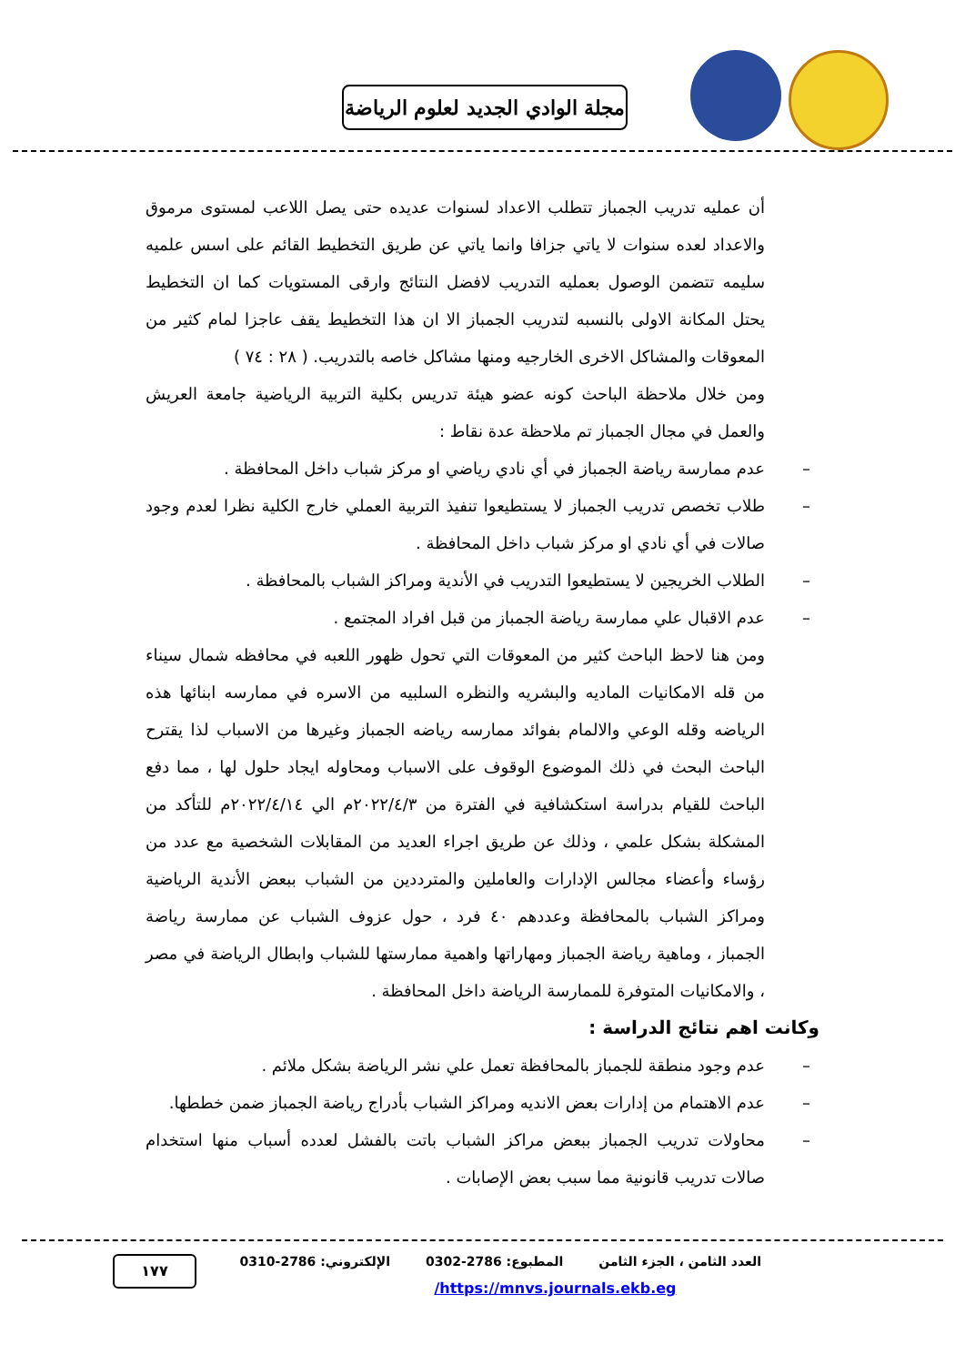مجلة الوادي الجديد لعلوم الرياضة
أن عمليه تدريب الجمباز تتطلب الاعداد لسنوات عديده حتى يصل اللاعب لمستوى مرموق والاعداد لعده سنوات لا ياتي جزافا وانما ياتي عن طريق التخطيط القائم على اسس علميه سليمه تتضمن الوصول بعمليه التدريب لافضل النتائج وارقى المستويات كما ان التخطيط يحتل المكانة الاولى بالنسبه لتدريب الجمباز الا ان هذا التخطيط يقف عاجزا لمام كثير من المعوقات والمشاكل الاخرى الخارجيه ومنها مشاكل خاصه بالتدريب. ( ٢٨ : ٧٤ )
ومن خلال ملاحظة الباحث كونه عضو هيئة تدريس بكلية التربية الرياضية جامعة العريش والعمل في مجال الجمباز تم ملاحظة عدة نقاط :
– عدم ممارسة رياضة الجمباز في أي نادي رياضي او مركز شباب داخل المحافظة .
– طلاب تخصص تدريب الجمباز لا يستطيعوا تنفيذ التربية العملي خارج الكلية نظرا لعدم وجود صالات في أي نادي او مركز شباب داخل المحافظة .
– الطلاب الخريجين لا يستطيعوا التدريب في الأندية ومراكز الشباب بالمحافظة .
– عدم الاقبال علي ممارسة رياضة الجمباز من قبل افراد المجتمع .
ومن هنا لاحظ الباحث كثير من المعوقات التي تحول ظهور اللعبه في محافظه شمال سيناء من قله الامكانيات الماديه والبشريه والنظره السلبيه من الاسره في ممارسه ابنائها هذه الرياضه وقله الوعي والالمام بفوائد ممارسه رياضه الجمباز وغيرها من الاسباب لذا يقترح الباحث البحث في ذلك الموضوع الوقوف على الاسباب ومحاوله ايجاد حلول لها ، مما دفع الباحث للقيام بدراسة استكشافية في الفترة من ٢٠٢٢/٤/٣م الي ٢٠٢٢/٤/١٤م للتأكد من المشكلة بشكل علمي ، وذلك عن طريق اجراء العديد من المقابلات الشخصية مع عدد من رؤساء وأعضاء مجالس الإدارات والعاملين والمترددين من الشباب ببعض الأندية الرياضية ومراكز الشباب بالمحافظة وعددهم ٤٠ فرد ، حول عزوف الشباب عن ممارسة رياضة الجمباز ، وماهية رياضة الجمباز ومهاراتها واهمية ممارستها للشباب وابطال الرياضة في مصر ، والامكانيات المتوفرة للممارسة الرياضة داخل المحافظة .
وكانت اهم نتائج الدراسة :
– عدم وجود منطقة للجمباز بالمحافظة تعمل علي نشر الرياضة بشكل ملائم .
– عدم الاهتمام من إدارات بعض الانديه ومراكز الشباب بأدراج رياضة الجمباز ضمن خططها.
– محاولات تدريب الجمباز ببعض مراكز الشباب باتت بالفشل لعدده أسباب منها استخدام صالات تدريب قانونية مما سبب بعض الإصابات .
العدد الثامن ، الجزء الثامن المطبوع: 2786-0302 الإلكتروني: 2786-0310
١٧٧
/https://mnvs.journals.ekb.eg